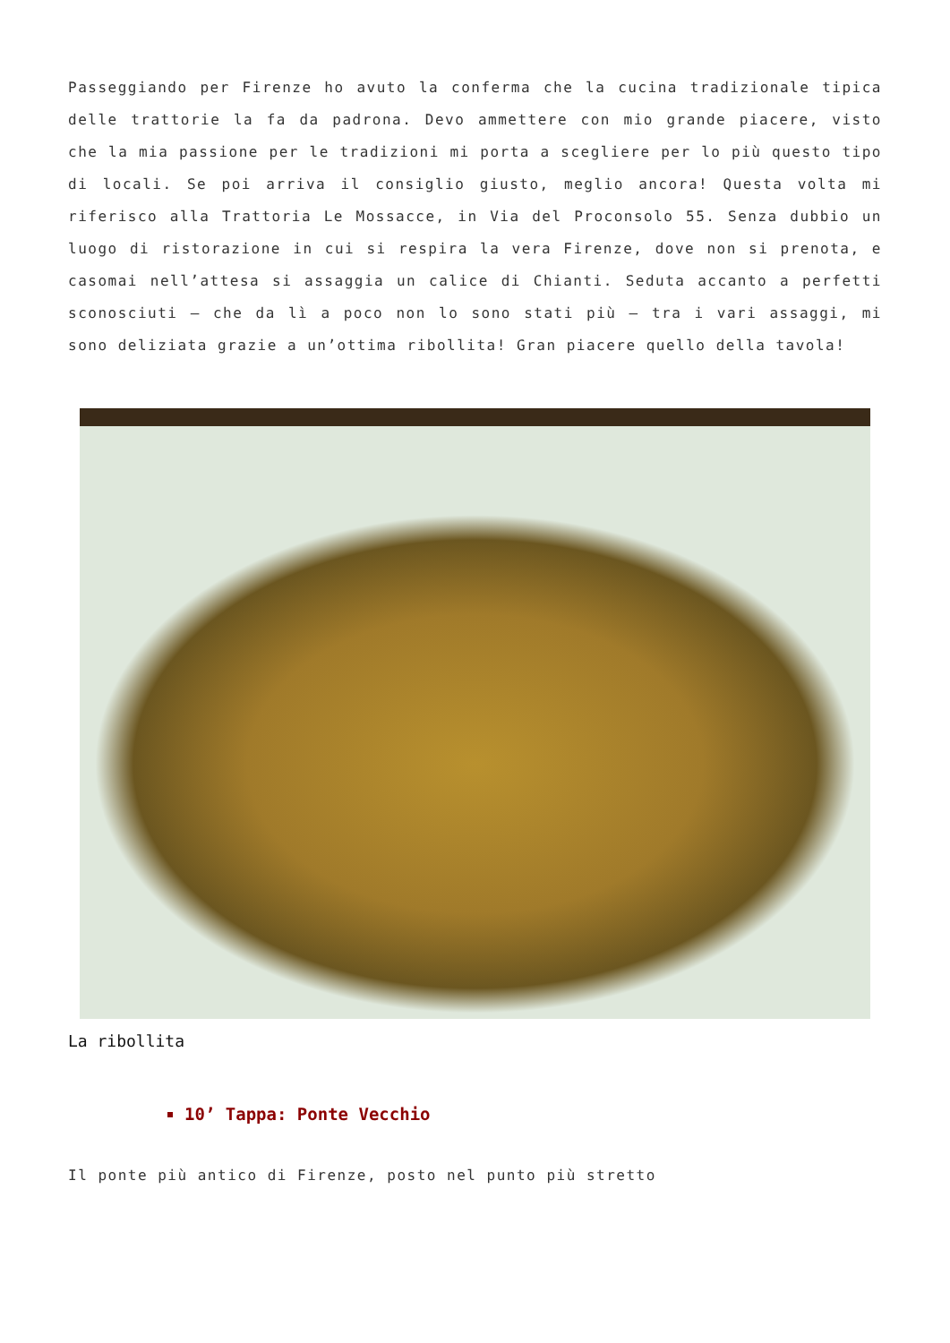Passeggiando per Firenze ho avuto la conferma che la cucina tradizionale tipica delle trattorie la fa da padrona. Devo ammettere con mio grande piacere, visto che la mia passione per le tradizioni mi porta a scegliere per lo più questo tipo di locali. Se poi arriva il consiglio giusto, meglio ancora! Questa volta mi riferisco alla Trattoria Le Mossacce, in Via del Proconsolo 55. Senza dubbio un luogo di ristorazione in cui si respira la vera Firenze, dove non si prenota, e casomai nell’attesa si assaggia un calice di Chianti. Seduta accanto a perfetti sconosciuti – che da lì a poco non lo sono stati più – tra i vari assaggi, mi sono deliziata grazie a un’ottima ribollita! Gran piacere quello della tavola!
La ribollita
10’ Tappa: Ponte Vecchio
Il ponte più antico di Firenze, posto nel punto più stretto